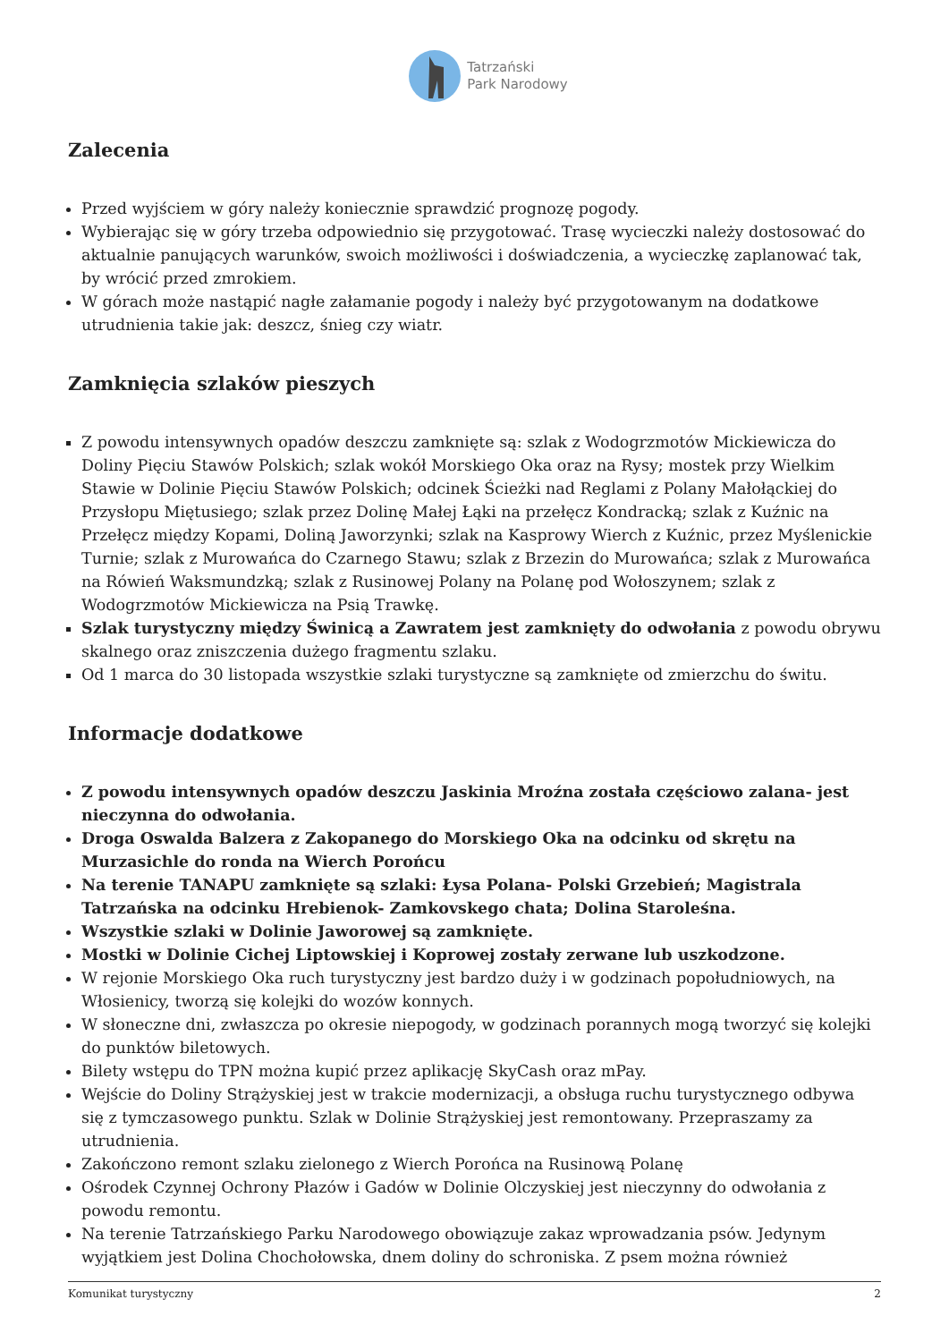Tatrzański
Park Narodowy
Zalecenia
Przed wyjściem w góry należy koniecznie sprawdzić prognozę pogody.
Wybierając się w góry trzeba odpowiednio się przygotować. Trasę wycieczki należy dostosować do aktualnie panujących warunków, swoich możliwości i doświadczenia, a wycieczkę zaplanować tak, by wrócić przed zmrokiem.
W górach może nastąpić nagłe załamanie pogody i należy być przygotowanym na dodatkowe utrudnienia takie jak: deszcz, śnieg czy wiatr.
Zamknięcia szlaków pieszych
Z powodu intensywnych opadów deszczu zamknięte są: szlak z Wodogrzmotów Mickiewicza do Doliny Pięciu Stawów Polskich; szlak wokół Morskiego Oka oraz na Rysy; mostek przy Wielkim Stawie w Dolinie Pięciu Stawów Polskich; odcinek Ścieżki nad Reglami z Polany Małołąckiej do Przysłopu Miętusiego; szlak przez Dolinę Małej Łąki na przełęcz Kondracką; szlak z Kuźnic na Przełęcz między Kopami, Doliną Jaworzynki; szlak na Kasprowy Wierch z Kuźnic, przez Myślenickie Turnie; szlak z Murowańca do Czarnego Stawu; szlak z Brzezin do Murowańca; szlak z Murowańca na Rówień Waksmundzką; szlak z Rusinowej Polany na Polanę pod Wołoszynem; szlak z Wodogrzmotów Mickiewicza na Psią Trawkę.
Szlak turystyczny między Świnicą a Zawratem jest zamknięty do odwołania z powodu obrywu skalnego oraz zniszczenia dużego fragmentu szlaku.
Od 1 marca do 30 listopada wszystkie szlaki turystyczne są zamknięte od zmierzchu do świtu.
Informacje dodatkowe
Z powodu intensywnych opadów deszczu Jaskinia Mroźna została częściowo zalana- jest nieczynna do odwołania.
Droga Oswalda Balzera z Zakopanego do Morskiego Oka na odcinku od skrętu na Murzasichle do ronda na Wierch Porońcu
Na terenie TANAPU zamknięte są szlaki: Łysa Polana- Polski Grzebień; Magistrala Tatrzańska na odcinku Hrebienok- Zamkovskego chata; Dolina Staroleśna.
Wszystkie szlaki w Dolinie Jaworowej są zamknięte.
Mostki w Dolinie Cichej Liptowskiej i Koprowej zostały zerwane lub uszkodzone.
W rejonie Morskiego Oka ruch turystyczny jest bardzo duży i w godzinach popołudniowych, na Włosienicy, tworzą się kolejki do wozów konnych.
W słoneczne dni, zwłaszcza po okresie niepogody, w godzinach porannych mogą tworzyć się kolejki do punktów biletowych.
Bilety wstępu do TPN można kupić przez aplikację SkyCash oraz mPay.
Wejście do Doliny Strążyskiej jest w trakcie modernizacji, a obsługa ruchu turystycznego odbywa się z tymczasowego punktu. Szlak w Dolinie Strążyskiej jest remontowany. Przepraszamy za utrudnienia.
Zakończono remont szlaku zielonego z Wierch Porońca na Rusinową Polanę
Ośrodek Czynnej Ochrony Płazów i Gadów w Dolinie Olczyskiej jest nieczynny do odwołania z powodu remontu.
Na terenie Tatrzańskiego Parku Narodowego obowiązuje zakaz wprowadzania psów. Jedynym wyjątkiem jest Dolina Chochołowska, dnem doliny do schroniska. Z psem można również
Komunikat turystyczny 2